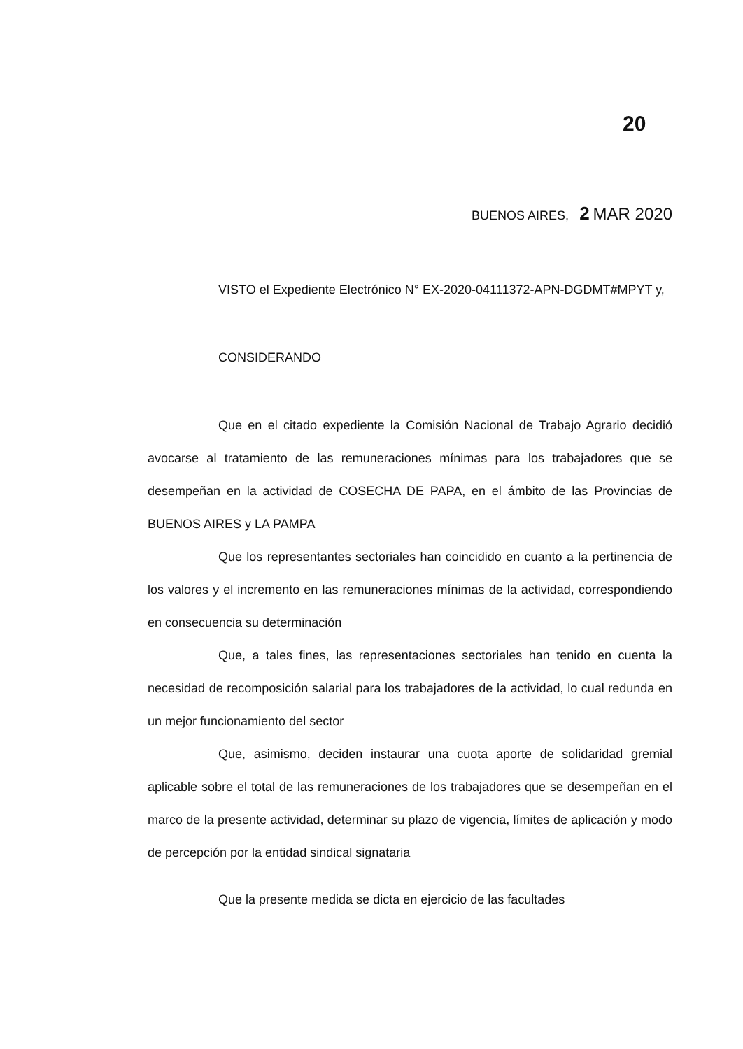20
BUENOS AIRES, 2 MAR 2020
VISTO el Expediente Electrónico N° EX-2020-04111372-APN-DGDMT#MPYT y,
CONSIDERANDO
Que en el citado expediente la Comisión Nacional de Trabajo Agrario decidió avocarse al tratamiento de las remuneraciones mínimas para los trabajadores que se desempeñan en la actividad de COSECHA DE PAPA, en el ámbito de las Provincias de BUENOS AIRES y LA PAMPA
Que los representantes sectoriales han coincidido en cuanto a la pertinencia de los valores y el incremento en las remuneraciones mínimas de la actividad, correspondiendo en consecuencia su determinación
Que, a tales fines, las representaciones sectoriales han tenido en cuenta la necesidad de recomposición salarial para los trabajadores de la actividad, lo cual redunda en un mejor funcionamiento del sector
Que, asimismo, deciden instaurar una cuota aporte de solidaridad gremial aplicable sobre el total de las remuneraciones de los trabajadores que se desempeñan en el marco de la presente actividad, determinar su plazo de vigencia, límites de aplicación y modo de percepción por la entidad sindical signataria
Que la presente medida se dicta en ejercicio de las facultades